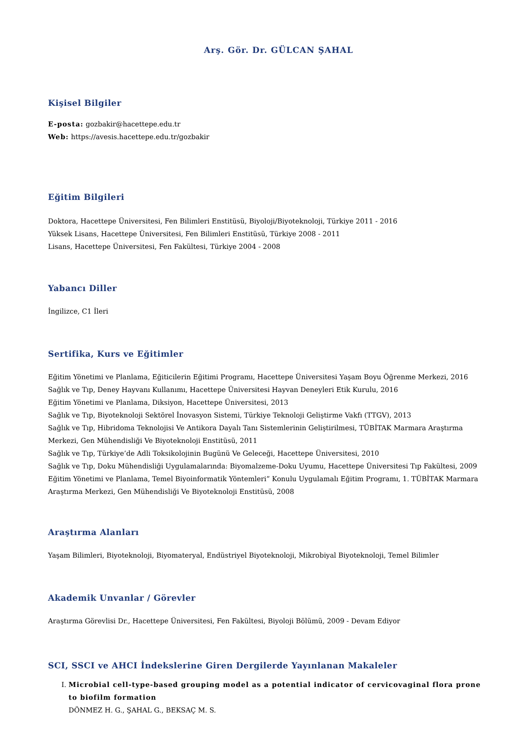Arş. Gör. Dr. GÜLCAN ŞAHAL
Kişisel Bilgiler
E-posta: gozbakir@hacettepe.edu.tr
Web: https://avesis.hacettepe.edu.tr/gozbakir
Eğitim Bilgileri
Doktora, Hacettepe Üniversitesi, Fen Bilimleri Enstitüsü, Biyoloji/Biyoteknoloji, Türkiye 2011 - 2016
Yüksek Lisans, Hacettepe Üniversitesi, Fen Bilimleri Enstitüsü, Türkiye 2008 - 2011
Lisans, Hacettepe Üniversitesi, Fen Fakültesi, Türkiye 2004 - 2008
Yabancı Diller
İngilizce, C1 İleri
Sertifika, Kurs ve Eğitimler
Eğitim Yönetimi ve Planlama, Eğiticilerin Eğitimi Programı, Hacettepe Üniversitesi Yaşam Boyu Öğrenme Merkezi, 2016
Sağlık ve Tıp, Deney Hayvanı Kullanımı, Hacettepe Üniversitesi Hayvan Deneyleri Etik Kurulu, 2016
Eğitim Yönetimi ve Planlama, Diksiyon, Hacettepe Üniversitesi, 2013
Sağlık ve Tıp, Biyoteknoloji Sektörel İnovasyon Sistemi, Türkiye Teknoloji Geliştirme Vakfı (TTGV), 2013
Sağlık ve Tıp, Hibridoma Teknolojisi Ve Antikora Dayalı Tanı Sistemlerinin Geliştirilmesi, TÜBİTAK Marmara Araştırma Merkezi, Gen Mühendisliği Ve Biyoteknoloji Enstitüsü, 2011
Sağlık ve Tıp, Türkiye’de Adli Toksikolojinin Bugünü Ve Geleceği, Hacettepe Üniversitesi, 2010
Sağlık ve Tıp, Doku Mühendisliği Uygulamalarında: Biyomalzeme-Doku Uyumu, Hacettepe Üniversitesi Tıp Fakültesi, 2009
Eğitim Yönetimi ve Planlama, Temel Biyoinformatik Yöntemleri” Konulu Uygulamalı Eğitim Programı, 1. TÜBİTAK Marmara Araştırma Merkezi, Gen Mühendisliği Ve Biyoteknoloji Enstitüsü, 2008
Araştırma Alanları
Yaşam Bilimleri, Biyoteknoloji, Biyomateryal, Endüstriyel Biyoteknoloji, Mikrobiyal Biyoteknoloji, Temel Bilimler
Akademik Unvanlar / Görevler
Araştırma Görevlisi Dr., Hacettepe Üniversitesi, Fen Fakültesi, Biyoloji Bölümü, 2009 - Devam Ediyor
SCI, SSCI ve AHCI İndekslerine Giren Dergilerde Yayınlanan Makaleler
I. Microbial cell-type-based grouping model as a potential indicator of cervicovaginal flora prone to biofilm formation
DÖNMEZ H. G., ŞAHAL G., BEKSAÇ M. S.